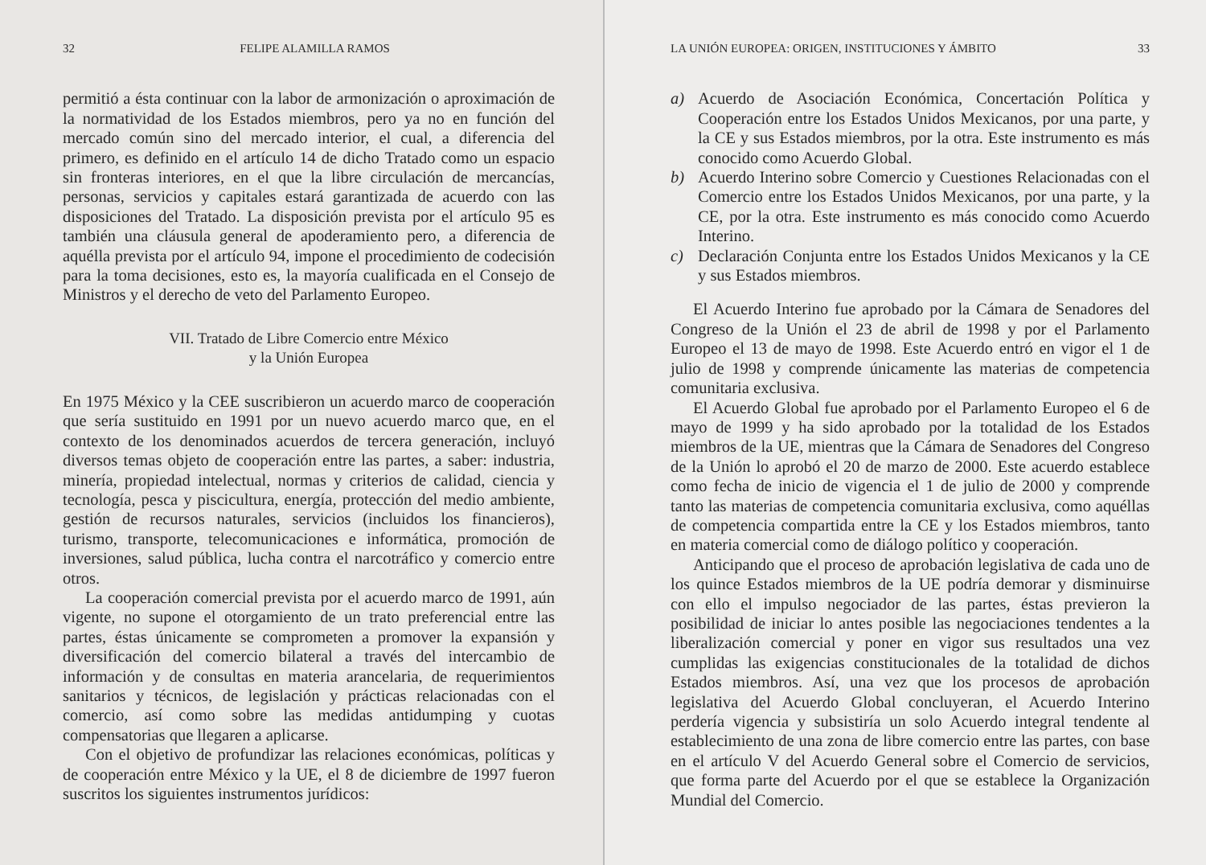32 FELIPE ALAMILLA RAMOS
permitió a ésta continuar con la labor de armonización o aproximación de la normatividad de los Estados miembros, pero ya no en función del mercado común sino del mercado interior, el cual, a diferencia del primero, es definido en el artículo 14 de dicho Tratado como un espacio sin fronteras interiores, en el que la libre circulación de mercancías, personas, servicios y capitales estará garantizada de acuerdo con las disposiciones del Tratado. La disposición prevista por el artículo 95 es también una cláusula general de apoderamiento pero, a diferencia de aquélla prevista por el artículo 94, impone el procedimiento de codecisión para la toma decisiones, esto es, la mayoría cualificada en el Consejo de Ministros y el derecho de veto del Parlamento Europeo.
VII. Tratado de Libre Comercio entre México
y la Unión Europea
En 1975 México y la CEE suscribieron un acuerdo marco de cooperación que sería sustituido en 1991 por un nuevo acuerdo marco que, en el contexto de los denominados acuerdos de tercera generación, incluyó diversos temas objeto de cooperación entre las partes, a saber: industria, minería, propiedad intelectual, normas y criterios de calidad, ciencia y tecnología, pesca y piscicultura, energía, protección del medio ambiente, gestión de recursos naturales, servicios (incluidos los financieros), turismo, transporte, telecomunicaciones e informática, promoción de inversiones, salud pública, lucha contra el narcotráfico y comercio entre otros.
La cooperación comercial prevista por el acuerdo marco de 1991, aún vigente, no supone el otorgamiento de un trato preferencial entre las partes, éstas únicamente se comprometen a promover la expansión y diversificación del comercio bilateral a través del intercambio de información y de consultas en materia arancelaria, de requerimientos sanitarios y técnicos, de legislación y prácticas relacionadas con el comercio, así como sobre las medidas antidumping y cuotas compensatorias que llegaren a aplicarse.
Con el objetivo de profundizar las relaciones económicas, políticas y de cooperación entre México y la UE, el 8 de diciembre de 1997 fueron suscritos los siguientes instrumentos jurídicos:
LA UNIÓN EUROPEA: ORIGEN, INSTITUCIONES Y ÁMBITO 33
a) Acuerdo de Asociación Económica, Concertación Política y Cooperación entre los Estados Unidos Mexicanos, por una parte, y la CE y sus Estados miembros, por la otra. Este instrumento es más conocido como Acuerdo Global.
b) Acuerdo Interino sobre Comercio y Cuestiones Relacionadas con el Comercio entre los Estados Unidos Mexicanos, por una parte, y la CE, por la otra. Este instrumento es más conocido como Acuerdo Interino.
c) Declaración Conjunta entre los Estados Unidos Mexicanos y la CE y sus Estados miembros.
El Acuerdo Interino fue aprobado por la Cámara de Senadores del Congreso de la Unión el 23 de abril de 1998 y por el Parlamento Europeo el 13 de mayo de 1998. Este Acuerdo entró en vigor el 1 de julio de 1998 y comprende únicamente las materias de competencia comunitaria exclusiva.
El Acuerdo Global fue aprobado por el Parlamento Europeo el 6 de mayo de 1999 y ha sido aprobado por la totalidad de los Estados miembros de la UE, mientras que la Cámara de Senadores del Congreso de la Unión lo aprobó el 20 de marzo de 2000. Este acuerdo establece como fecha de inicio de vigencia el 1 de julio de 2000 y comprende tanto las materias de competencia comunitaria exclusiva, como aquéllas de competencia compartida entre la CE y los Estados miembros, tanto en materia comercial como de diálogo político y cooperación.
Anticipando que el proceso de aprobación legislativa de cada uno de los quince Estados miembros de la UE podría demorar y disminuirse con ello el impulso negociador de las partes, éstas previeron la posibilidad de iniciar lo antes posible las negociaciones tendentes a la liberalización comercial y poner en vigor sus resultados una vez cumplidas las exigencias constitucionales de la totalidad de dichos Estados miembros. Así, una vez que los procesos de aprobación legislativa del Acuerdo Global concluyeran, el Acuerdo Interino perdería vigencia y subsistiría un solo Acuerdo integral tendente al establecimiento de una zona de libre comercio entre las partes, con base en el artículo V del Acuerdo General sobre el Comercio de servicios, que forma parte del Acuerdo por el que se establece la Organización Mundial del Comercio.